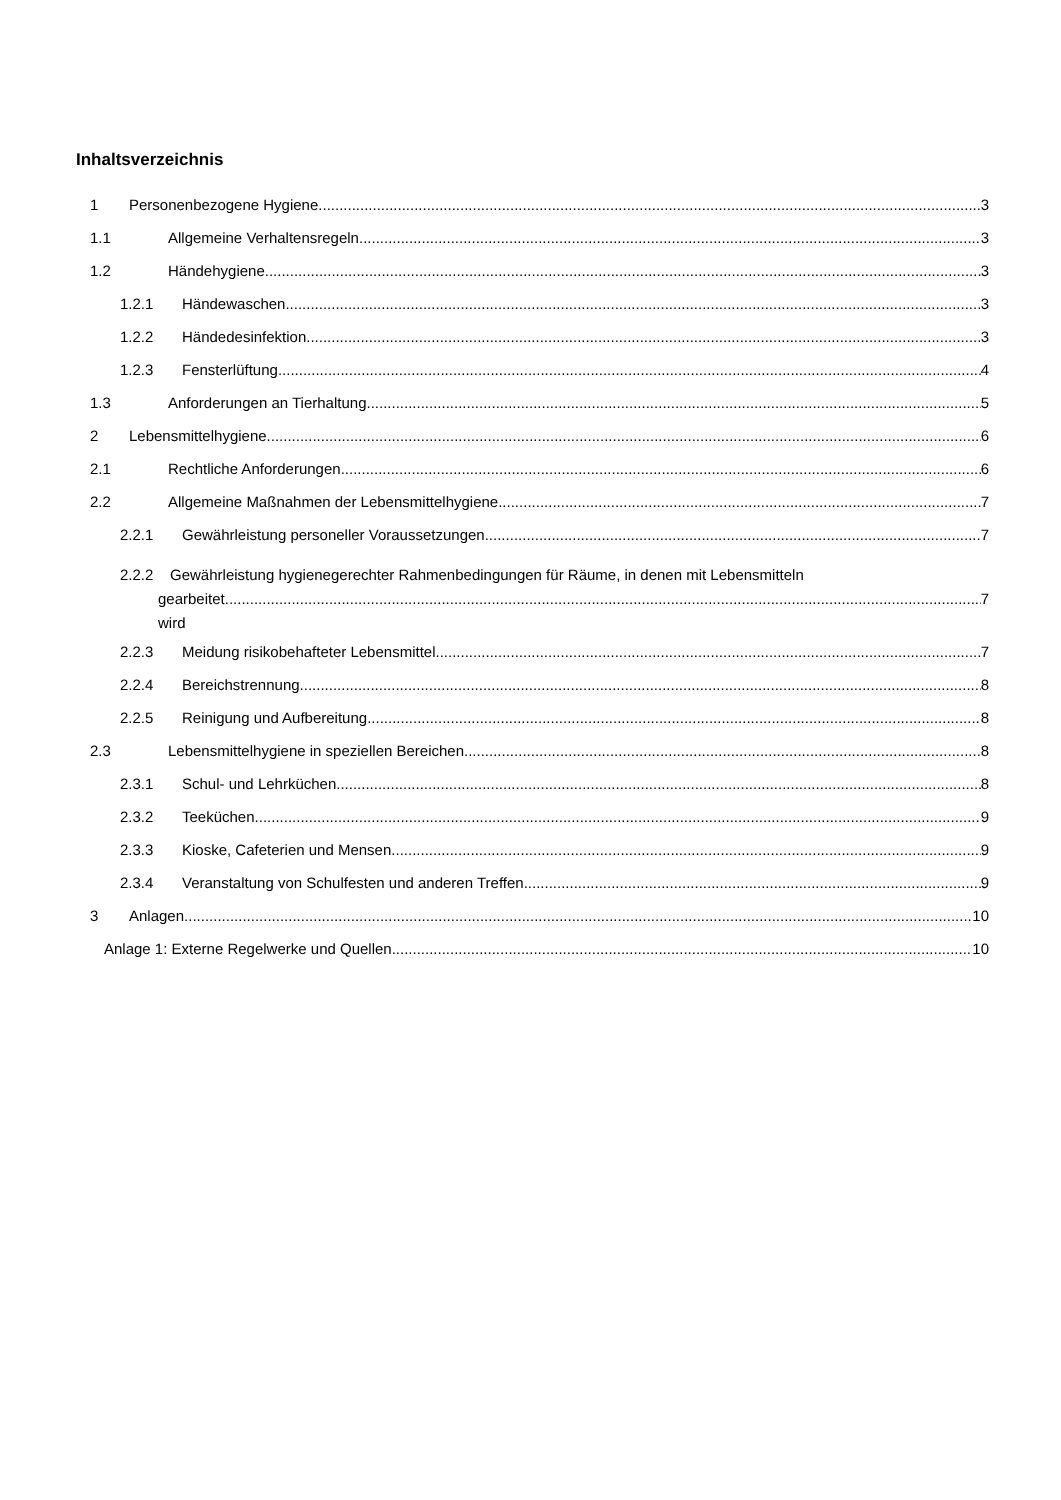Inhaltsverzeichnis
1 Personenbezogene Hygiene 3
1.1 Allgemeine Verhaltensregeln 3
1.2 Händehygiene 3
1.2.1 Händewaschen 3
1.2.2 Händedesinfektion 3
1.2.3 Fensterlüftung 4
1.3 Anforderungen an Tierhaltung 5
2 Lebensmittelhygiene 6
2.1 Rechtliche Anforderungen 6
2.2 Allgemeine Maßnahmen der Lebensmittelhygiene 7
2.2.1 Gewährleistung personeller Voraussetzungen 7
2.2.2 Gewährleistung hygienegerechter Rahmenbedingungen für Räume, in denen mit Lebensmitteln
gearbeitet wird 7
2.2.3 Meidung risikobehafteter Lebensmittel 7
2.2.4 Bereichstrennung 8
2.2.5 Reinigung und Aufbereitung 8
2.3 Lebensmittelhygiene in speziellen Bereichen 8
2.3.1 Schul- und Lehrküchen 8
2.3.2 Teeküchen 9
2.3.3 Kioske, Cafeterien und Mensen 9
2.3.4 Veranstaltung von Schulfesten und anderen Treffen 9
3 Anlagen 10
Anlage 1: Externe Regelwerke und Quellen 10